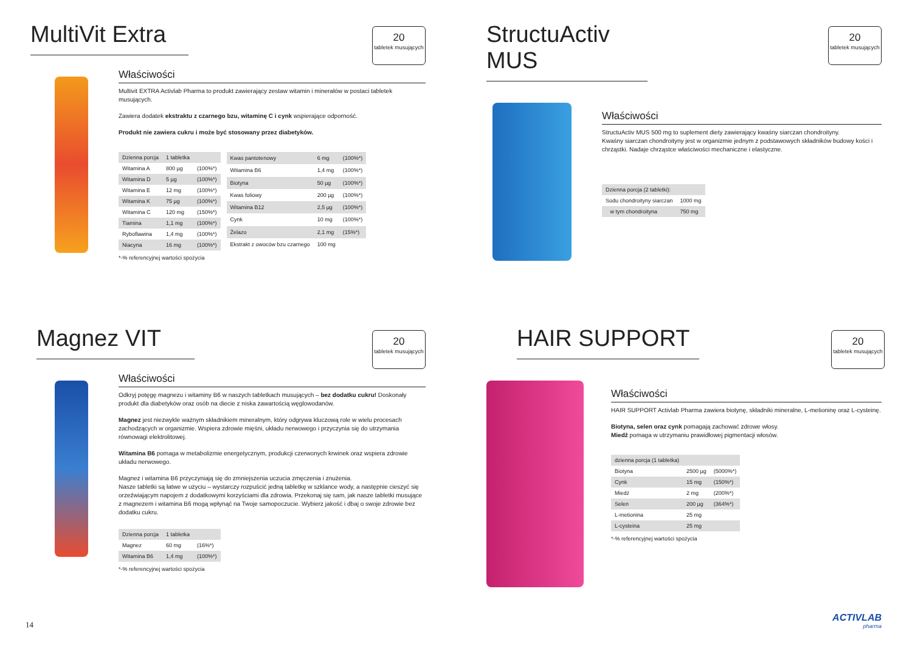MultiVit Extra
20
tabletek musujących
Właściwości
Multivit EXTRA Activlab Pharma to produkt zawierający zestaw witamin i minerałów w postaci tabletek musujących.
Zawiera dodatek ekstraktu z czarnego bzu, witaminę C i cynk wspierające odporność.
Produkt nie zawiera cukru i może być stosowany przez diabetyków.
| Dzienna porcja | 1 tabletka | |
| Witamina A | 800 µg | (100%*) |
| Witamina D | 5 µg | (100%*) |
| Witamina E | 12 mg | (100%*) |
| Witamina K | 75 µg | (100%*) |
| Witamina C | 120 mg | (150%*) |
| Tiamina | 1,1 mg | (100%*) |
| Ryboflawina | 1,4 mg | (100%*) |
| Niacyna | 16 mg | (100%*) |
| Kwas pantotenowy | 6 mg | (100%*) |
| Witamina B6 | 1,4 mg | (100%*) |
| Biotyna | 50 µg | (100%*) |
| Kwas foliowy | 200 µg | (100%*) |
| Witamina B12 | 2,5 µg | (100%*) |
| Cynk | 10 mg | (100%*) |
| Żelazo | 2,1 mg | (15%*) |
| Ekstrakt z owoców bzu czarnego | 100 mg | |
*-% referencyjnej wartości spożycia
StructuActiv MUS
20
tabletek musujących
Właściwości
StructuActiv MUS 500 mg to suplement diety zawierający kwaśny siarczan chondroityny.
Kwaśny siarczan chondroityny jest w organizmie jednym z podstawowych składników budowy kości i chrząstki. Nadaje chrząstce właściwości mechaniczne i elastyczne.
| Dzienna porcja (2 tabletki): | |
| Sodu chondroityny siarczan | 1000 mg |
| w tym chondroityna | 750 mg |
Magnez VIT
20
tabletek musujących
Właściwości
Odkryj potęgę magnezu i witaminy B6 w naszych tabletkach musujących – bez dodatku cukru! Doskonały produkt dla diabetyków oraz osób na diecie z niska zawartością węglowodanów.
Magnez jest niezwykle ważnym składnikiem mineralnym, który odgrywa kluczową role w wielu procesach zachodzących w organizmie. Wspiera zdrowie mięśni, układu nerwowego i przyczynia się do utrzymania równowagi elektrolitowej.
Witamina B6 pomaga w metabolizmie energetycznym, produkcji czerwonych krwinek oraz wspiera zdrowie układu nerwowego.
Magnez i witamina B6 przyczyniają się do zmniejszenia uczucia zmęczenia i znużenia.
Nasze tabletki są łatwe w użyciu – wystarczy rozpuścić jedną tabletkę w szklance wody, a następnie cieszyć się orzeźwiającym napojem z dodatkowymi korzyściami dla zdrowia. Przekonaj się sam, jak nasze tabletki musujące z magnezem i witamina B6 mogą wpłynąć na Twoje samopoczucie. Wybierz jakość i dbaj o swoje zdrowie bez dodatku cukru.
| Dzienna porcja | 1 tabletka | |
| Magnez | 60 mg | (16%*) |
| Witamina B6 | 1,4 mg | (100%*) |
*-% referencyjnej wartości spożycia
HAIR SUPPORT
20
tabletek musujących
Właściwości
HAIR SUPPORT Activlab Pharma zawiera biotynę, składniki mineralne, L-metioninę oraz L-cysteinę.
Biotyna, selen oraz cynk pomagają zachować zdrowe włosy.
Miedź pomaga w utrzymaniu prawidłowej pigmentacji włosów.
| dzienna porcja (1 tabletka) | | |
| Biotyna | 2500 µg | (5000%*) |
| Cynk | 15 mg | (150%*) |
| Miedź | 2 mg | (200%*) |
| Selen | 200 µg | (364%*) |
| L-metionina | 25 mg | |
| L-cysteina | 25 mg | |
*-% referencyjnej wartości spożycia
14
ACTIVLAB
pharma